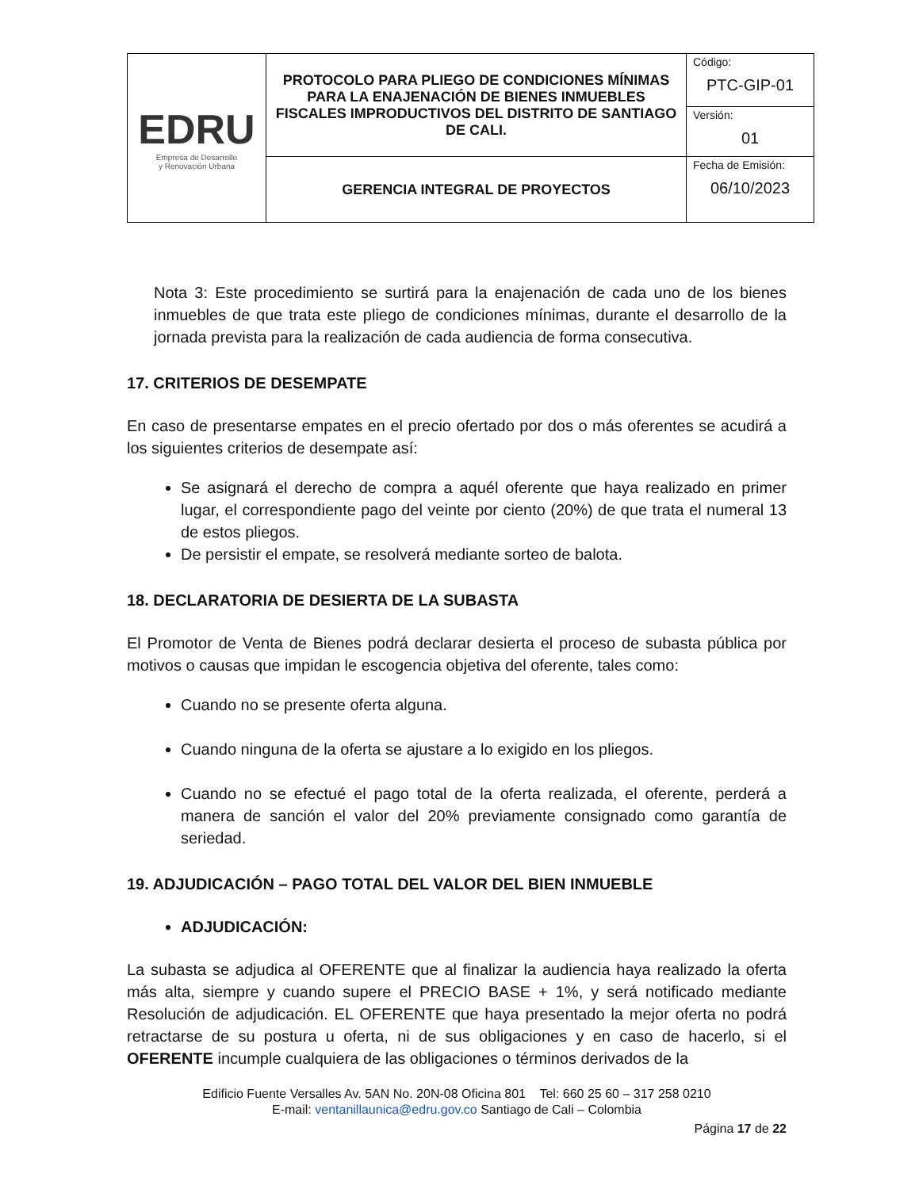| EDRU Empresa de Desarrollo y Renovación Urbana | PROTOCOLO PARA PLIEGO DE CONDICIONES MÍNIMAS PARA LA ENAJENACIÓN DE BIENES INMUEBLES FISCALES IMPRODUCTIVOS DEL DISTRITO DE SANTIAGO DE CALI. | Código: PTC-GIP-01 |
| | | Versión: 01 |
| | GERENCIA INTEGRAL DE PROYECTOS | Fecha de Emisión: 06/10/2023 |
Nota 3: Este procedimiento se surtirá para la enajenación de cada uno de los bienes inmuebles de que trata este pliego de condiciones mínimas, durante el desarrollo de la jornada prevista para la realización de cada audiencia de forma consecutiva.
17. CRITERIOS DE DESEMPATE
En caso de presentarse empates en el precio ofertado por dos o más oferentes se acudirá a los siguientes criterios de desempate así:
Se asignará el derecho de compra a aquél oferente que haya realizado en primer lugar, el correspondiente pago del veinte por ciento (20%) de que trata el numeral 13 de estos pliegos.
De persistir el empate, se resolverá mediante sorteo de balota.
18. DECLARATORIA DE DESIERTA DE LA SUBASTA
El Promotor de Venta de Bienes podrá declarar desierta el proceso de subasta pública por motivos o causas que impidan le escogencia objetiva del oferente, tales como:
Cuando no se presente oferta alguna.
Cuando ninguna de la oferta se ajustare a lo exigido en los pliegos.
Cuando no se efectué el pago total de la oferta realizada, el oferente, perderá a manera de sanción el valor del 20% previamente consignado como garantía de seriedad.
19. ADJUDICACIÓN – PAGO TOTAL DEL VALOR DEL BIEN INMUEBLE
ADJUDICACIÓN:
La subasta se adjudica al OFERENTE que al finalizar la audiencia haya realizado la oferta más alta, siempre y cuando supere el PRECIO BASE + 1%, y será notificado mediante Resolución de adjudicación. EL OFERENTE que haya presentado la mejor oferta no podrá retractarse de su postura u oferta, ni de sus obligaciones y en caso de hacerlo, si el OFERENTE incumple cualquiera de las obligaciones o términos derivados de la
Edificio Fuente Versalles Av. 5AN No. 20N-08 Oficina 801 Tel: 660 25 60 – 317 258 0210
E-mail: ventanillaunica@edru.gov.co Santiago de Cali – Colombia
Página 17 de 22